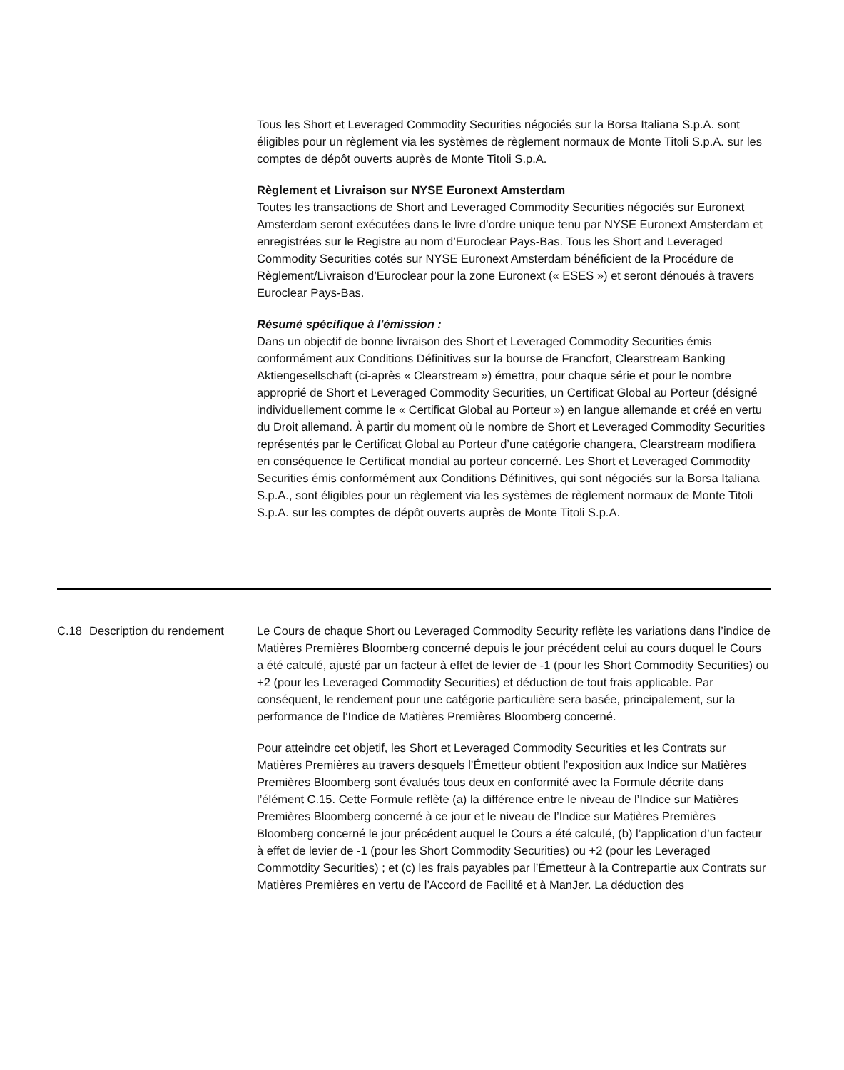Tous les Short et Leveraged Commodity Securities négociés sur la Borsa Italiana S.p.A. sont éligibles pour un règlement via les systèmes de règlement normaux de Monte Titoli S.p.A. sur les comptes de dépôt ouverts auprès de Monte Titoli S.p.A.
Règlement et Livraison sur NYSE Euronext Amsterdam
Toutes les transactions de Short and Leveraged Commodity Securities négociés sur Euronext Amsterdam seront exécutées dans le livre d’ordre unique tenu par NYSE Euronext Amsterdam et enregistrées sur le Registre au nom d’Euroclear Pays-Bas. Tous les Short and Leveraged Commodity Securities cotés sur NYSE Euronext Amsterdam bénéficient de la Procédure de Règlement/Livraison d’Euroclear pour la zone Euronext (« ESES ») et seront dénoués à travers Euroclear Pays-Bas.
Résumé spécifique à l'émission :
Dans un objectif de bonne livraison des Short et Leveraged Commodity Securities émis conformément aux Conditions Définitives sur la bourse de Francfort, Clearstream Banking Aktiengesellschaft (ci-après « Clearstream ») émettra, pour chaque série et pour le nombre approprié de Short et Leveraged Commodity Securities, un Certificat Global au Porteur (désigné individuellement comme le « Certificat Global au Porteur ») en langue allemande et créé en vertu du Droit allemand. À partir du moment où le nombre de Short et Leveraged Commodity Securities représentés par le Certificat Global au Porteur d’une catégorie changera, Clearstream modifiera en conséquence le Certificat mondial au porteur concerné. Les Short et Leveraged Commodity Securities émis conformément aux Conditions Définitives, qui sont négociés sur la Borsa Italiana S.p.A., sont éligibles pour un règlement via les systèmes de règlement normaux de Monte Titoli S.p.A. sur les comptes de dépôt ouverts auprès de Monte Titoli S.p.A.
C.18 Description du rendement
Le Cours de chaque Short ou Leveraged Commodity Security reflète les variations dans l’indice de Matières Premières Bloomberg concerné depuis le jour précédent celui au cours duquel le Cours a été calculé, ajusté par un facteur à effet de levier de -1 (pour les Short Commodity Securities) ou +2 (pour les Leveraged Commodity Securities) et déduction de tout frais applicable. Par conséquent, le rendement pour une catégorie particulière sera basée, principalement, sur la performance de l’Indice de Matières Premières Bloomberg concerné.
Pour atteindre cet objetif, les Short et Leveraged Commodity Securities et les Contrats sur Matières Premières au travers desquels l’Émetteur obtient l’exposition aux Indice sur Matières Premières Bloomberg sont évalués tous deux en conformité avec la Formule décrite dans l’élément C.15. Cette Formule reflète (a) la différence entre le niveau de l’Indice sur Matières Premières Bloomberg concerné à ce jour et le niveau de l’Indice sur Matières Premières Bloomberg concerné le jour précédent auquel le Cours a été calculé, (b) l’application d’un facteur à effet de levier de -1 (pour les Short Commodity Securities) ou +2 (pour les Leveraged Commotdity Securities) ; et (c) les frais payables par l’Émetteur à la Contrepartie aux Contrats sur Matières Premières en vertu de l’Accord de Facilité et à ManJer. La déduction des